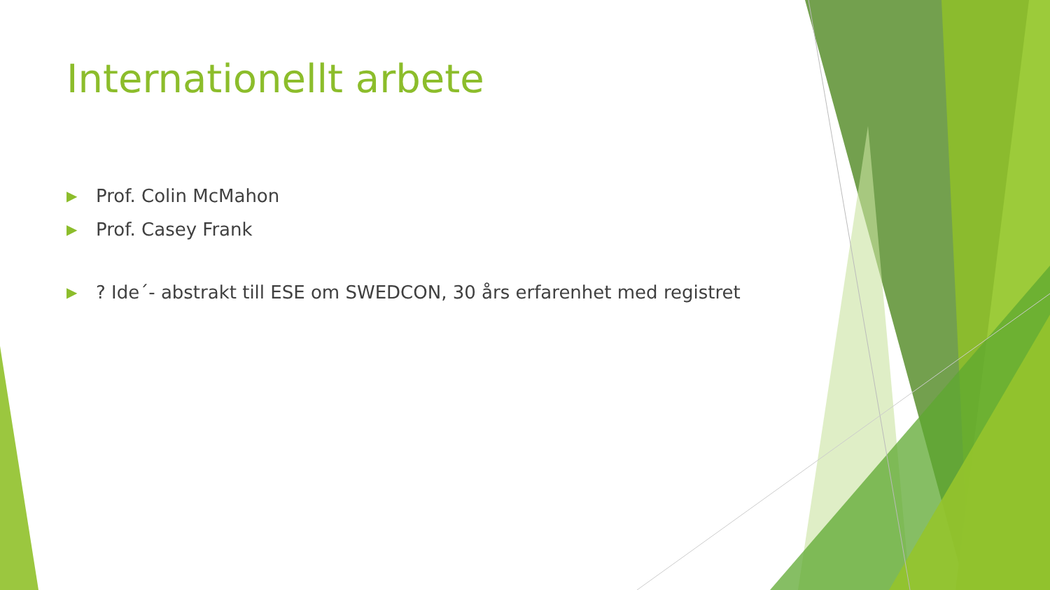Internationellt arbete
▶ Prof. Colin McMahon
▶ Prof. Casey Frank
▶? Ide´- abstrakt till ESE om SWEDCON, 30 års erfarenhet med registret